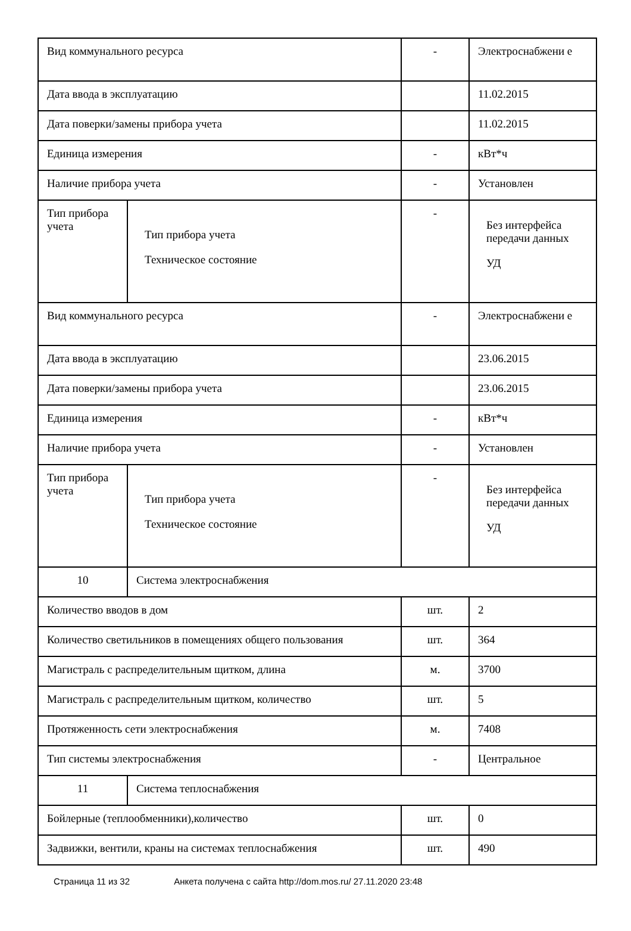| Вид коммунального ресурса | | - | Электроснабжени е |
| Дата ввода в эксплуатацию | | | 11.02.2015 |
| Дата поверки/замены прибора учета | | | 11.02.2015 |
| Единица измерения | | - | кВт*ч |
| Наличие прибора учета | | - | Установлен |
| Тип прибора учета | Тип прибора учета Техническое состояние | - | Без интерфейса передачи данных УД |
| Вид коммунального ресурса | | - | Электроснабжени е |
| Дата ввода в эксплуатацию | | | 23.06.2015 |
| Дата поверки/замены прибора учета | | | 23.06.2015 |
| Единица измерения | | - | кВт*ч |
| Наличие прибора учета | | - | Установлен |
| Тип прибора учета | Тип прибора учета Техническое состояние | - | Без интерфейса передачи данных УД |
| 10 | Система электроснабжения | | |
| Количество вводов в дом | | шт. | 2 |
| Количество светильников в помещениях общего пользования | | шт. | 364 |
| Магистраль с распределительным щитком, длина | | м. | 3700 |
| Магистраль с распределительным щитком, количество | | шт. | 5 |
| Протяженность сети электроснабжения | | м. | 7408 |
| Тип системы электроснабжения | | - | Центральное |
| 11 | Система теплоснабжения | | |
| Бойлерные (теплообменники),количество | | шт. | 0 |
| Задвижки, вентили, краны на системах теплоснабжения | | шт. | 490 |
Страница 11 из 32 Анкета получена с сайта http://dom.mos.ru/ 27.11.2020 23:48